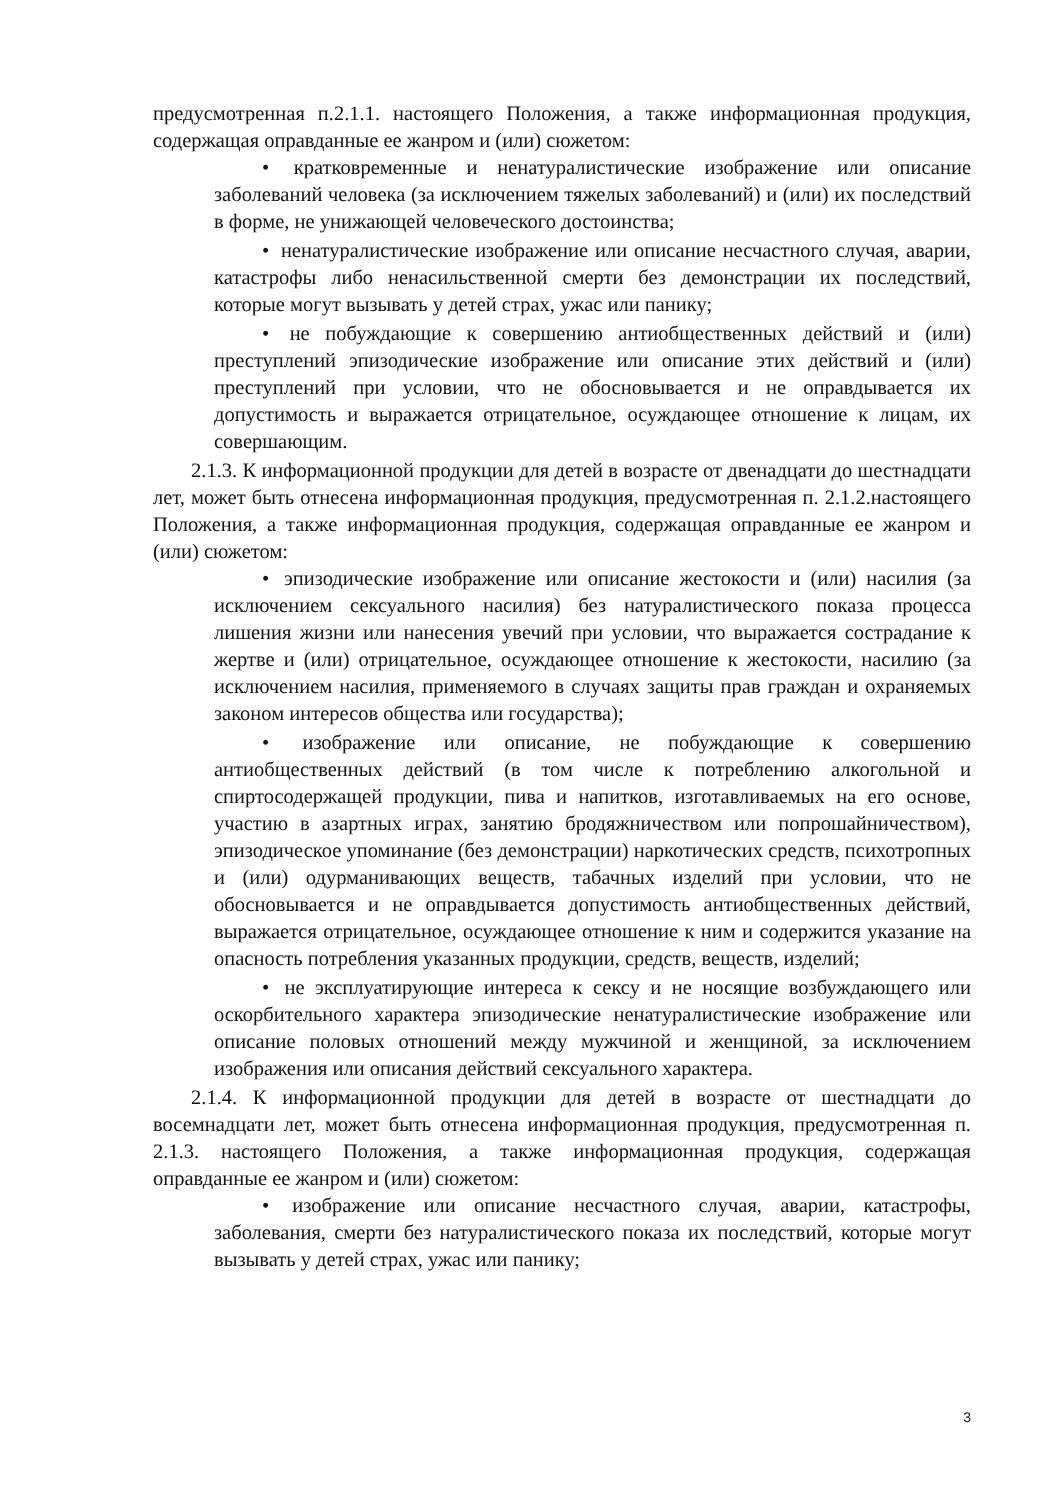предусмотренная п.2.1.1. настоящего Положения, а также информационная продукция, содержащая оправданные ее жанром и (или) сюжетом:
• кратковременные и ненатуралистические изображение или описание заболеваний человека (за исключением тяжелых заболеваний) и (или) их последствий в форме, не унижающей человеческого достоинства;
• ненатуралистические изображение или описание несчастного случая, аварии, катастрофы либо ненасильственной смерти без демонстрации их последствий, которые могут вызывать у детей страх, ужас или панику;
• не побуждающие к совершению антиобщественных действий и (или) преступлений эпизодические изображение или описание этих действий и (или) преступлений при условии, что не обосновывается и не оправдывается их допустимость и выражается отрицательное, осуждающее отношение к лицам, их совершающим.
2.1.3. К информационной продукции для детей в возрасте от двенадцати до шестнадцати лет, может быть отнесена информационная продукция, предусмотренная п. 2.1.2.настоящего Положения, а также информационная продукция, содержащая оправданные ее жанром и (или) сюжетом:
• эпизодические изображение или описание жестокости и (или) насилия (за исключением сексуального насилия) без натуралистического показа процесса лишения жизни или нанесения увечий при условии, что выражается сострадание к жертве и (или) отрицательное, осуждающее отношение к жестокости, насилию (за исключением насилия, применяемого в случаях защиты прав граждан и охраняемых законом интересов общества или государства);
• изображение или описание, не побуждающие к совершению антиобщественных действий (в том числе к потреблению алкогольной и спиртосодержащей продукции, пива и напитков, изготавливаемых на его основе, участию в азартных играх, занятию бродяжничеством или попрошайничеством), эпизодическое упоминание (без демонстрации) наркотических средств, психотропных и (или) одурманивающих веществ, табачных изделий при условии, что не обосновывается и не оправдывается допустимость антиобщественных действий, выражается отрицательное, осуждающее отношение к ним и содержится указание на опасность потребления указанных продукции, средств, веществ, изделий;
• не эксплуатирующие интереса к сексу и не носящие возбуждающего или оскорбительного характера эпизодические ненатуралистические изображение или описание половых отношений между мужчиной и женщиной, за исключением изображения или описания действий сексуального характера.
2.1.4. К информационной продукции для детей в возрасте от шестнадцати до восемнадцати лет, может быть отнесена информационная продукция, предусмотренная п. 2.1.3. настоящего Положения, а также информационная продукция, содержащая оправданные ее жанром и (или) сюжетом:
• изображение или описание несчастного случая, аварии, катастрофы, заболевания, смерти без натуралистического показа их последствий, которые могут вызывать у детей страх, ужас или панику;
3